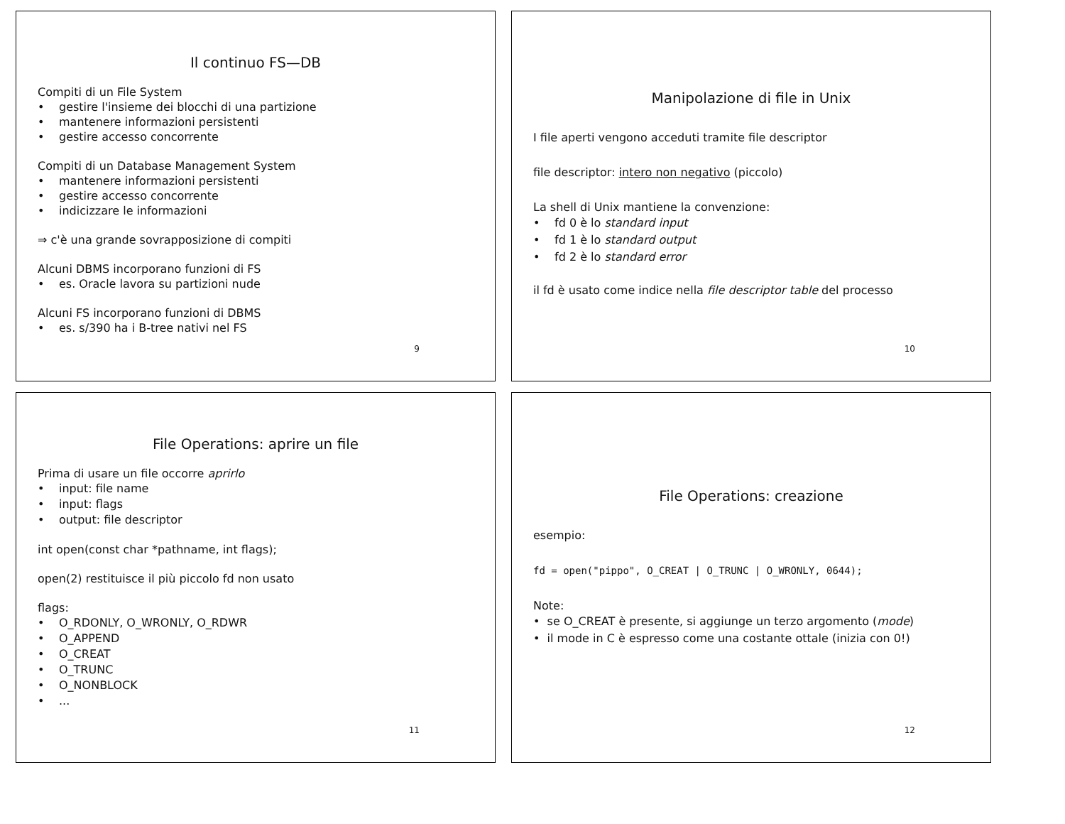Il continuo FS—DB
Compiti di un File System
• gestire l'insieme dei blocchi di una partizione
• mantenere informazioni persistenti
• gestire accesso concorrente
Compiti di un Database Management System
• mantenere informazioni persistenti
• gestire accesso concorrente
• indicizzare le informazioni
⇒ c'è una grande sovrapposizione di compiti
Alcuni DBMS incorporano funzioni di FS
• es. Oracle lavora su partizioni nude
Alcuni FS incorporano funzioni di DBMS
• es. s/390 ha i B-tree nativi nel FS
9
Manipolazione di file in Unix
I file aperti vengono acceduti tramite file descriptor
file descriptor: intero non negativo (piccolo)
La shell di Unix mantiene la convenzione:
• fd 0 è lo standard input
• fd 1 è lo standard output
• fd 2 è lo standard error
il fd è usato come indice nella file descriptor table del processo
10
File Operations: aprire un file
Prima di usare un file occorre aprirlo
• input: file name
• input: flags
• output: file descriptor
int open(const char *pathname, int flags);
open(2) restituisce il più piccolo fd non usato
flags:
• O_RDONLY, O_WRONLY, O_RDWR
• O_APPEND
• O_CREAT
• O_TRUNC
• O_NONBLOCK
•...
11
File Operations: creazione
esempio:
fd = open("pippo", O_CREAT | O_TRUNC | O_WRONLY, 0644);
Note:
• se O_CREAT è presente, si aggiunge un terzo argomento (mode)
• il mode in C è espresso come una costante ottale (inizia con 0!)
12